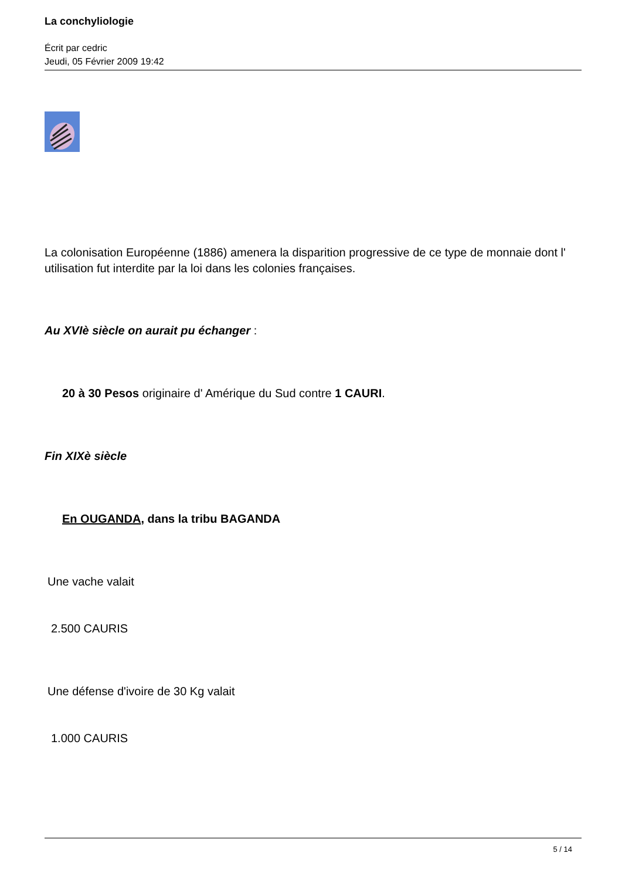La conchyliologie
Écrit par cedric
Jeudi, 05 Février 2009 19:42
La colonisation Européenne (1886) amenera la disparition progressive de ce type de monnaie dont l' utilisation fut interdite par la loi dans les colonies françaises.
Au XVIè siècle on aurait pu échanger :
20 à 30 Pesos originaire d' Amérique du Sud contre 1 CAURI.
Fin XIXè siècle
En OUGANDA, dans la tribu BAGANDA
Une vache valait
2.500 CAURIS
Une défense d'ivoire de 30 Kg valait
1.000 CAURIS
5 / 14